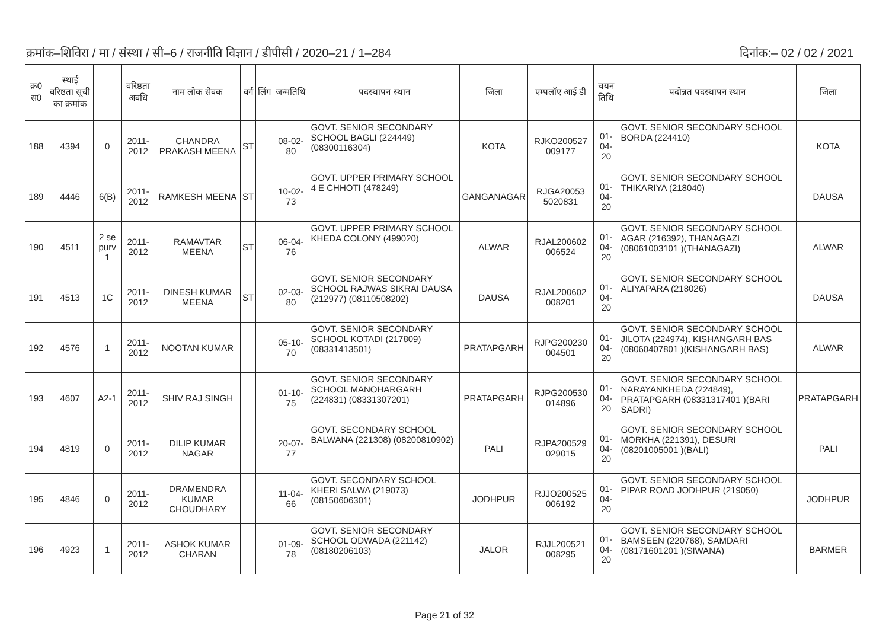क्रमांक–शिविरा / मा / संस्था / सी–6 / राजनीति विज्ञान / डीपीसी / 2020–21 / 1–284 दिनांक:– 02 / 02 / 2021
| क्र0 स0 | स्थाई वरिष्ठता सूची का क्रमांक | | वरिष्ठता अवधि | नाम लोक सेवक | वर्ग | लिंग | जन्मतिथि | पदस्थापन स्थान | जिला | एम्पलॉए आई डी | चयन तिथि | पदोन्नत पदस्थापन स्थान | जिला |
| --- | --- | --- | --- | --- | --- | --- | --- | --- | --- | --- | --- | --- | --- |
| 188 | 4394 | 0 | 2011-2012 | CHANDRA PRAKASH MEENA | ST | | 08-02-80 | GOVT. SENIOR SECONDARY SCHOOL BAGLI (224449) (08300116304) | KOTA | RJKO200527 009177 | 01-04-20 | GOVT. SENIOR SECONDARY SCHOOL BORDA (224410) | KOTA |
| 189 | 4446 | 6(B) | 2011-2012 | RAMKESH MEENA | ST | | 10-02-73 | GOVT. UPPER PRIMARY SCHOOL 4 E CHHOTI (478249) | GANGANAGAR | RJGA20053 5020831 | 01-04-20 | GOVT. SENIOR SECONDARY SCHOOL THIKARIYA (218040) | DAUSA |
| 190 | 4511 | 2 se purv 1 | 2011-2012 | RAMAVTAR MEENA | ST | | 06-04-76 | GOVT. UPPER PRIMARY SCHOOL KHEDA COLONY (499020) | ALWAR | RJAL200602 006524 | 01-04-20 | GOVT. SENIOR SECONDARY SCHOOL AGAR (216392), THANAGAZI (08061003101 )(THANAGAZI) | ALWAR |
| 191 | 4513 | 1C | 2011-2012 | DINESH KUMAR MEENA | ST | | 02-03-80 | GOVT. SENIOR SECONDARY SCHOOL RAJWAS SIKRAI DAUSA (212977) (08110508202) | DAUSA | RJAL200602 008201 | 01-04-20 | GOVT. SENIOR SECONDARY SCHOOL ALIYAPARA (218026) | DAUSA |
| 192 | 4576 | 1 | 2011-2012 | NOOTAN KUMAR | | | 05-10-70 | GOVT. SENIOR SECONDARY SCHOOL KOTADI (217809) (08331413501) | PRATAPGARH | RJPG200230 004501 | 01-04-20 | GOVT. SENIOR SECONDARY SCHOOL JILOTA (224974), KISHANGARH BAS (08060407801 )(KISHANGARH BAS) | ALWAR |
| 193 | 4607 | A2-1 | 2011-2012 | SHIV RAJ SINGH | | | 01-10-75 | GOVT. SENIOR SECONDARY SCHOOL MANOHARGARH (224831) (08331307201) | PRATAPGARH | RJPG200530 014896 | 01-04-20 | GOVT. SENIOR SECONDARY SCHOOL NARAYANKHEDA (224849), PRATAPGARH (08331317401 )(BARI SADRI) | PRATAPGARH |
| 194 | 4819 | 0 | 2011-2012 | DILIP KUMAR NAGAR | | | 20-07-77 | GOVT. SECONDARY SCHOOL BALWANA (221308) (08200810902) | PALI | RJPA200529 029015 | 01-04-20 | GOVT. SENIOR SECONDARY SCHOOL MORKHA (221391), DESURI (08201005001 )(BALI) | PALI |
| 195 | 4846 | 0 | 2011-2012 | DRAMENDRA KUMAR CHOUDHARY | | | 11-04-66 | GOVT. SECONDARY SCHOOL KHERI SALWA (219073) (08150606301) | JODHPUR | RJJO200525 006192 | 01-04-20 | GOVT. SENIOR SECONDARY SCHOOL PIPAR ROAD JODHPUR (219050) | JODHPUR |
| 196 | 4923 | 1 | 2011-2012 | ASHOK KUMAR CHARAN | | | 01-09-78 | GOVT. SENIOR SECONDARY SCHOOL ODWADA (221142) (08180206103) | JALOR | RJJL200521 008295 | 01-04-20 | GOVT. SENIOR SECONDARY SCHOOL BAMSEEN (220768), SAMDARI (08171601201 )(SIWANA) | BARMER |
Page 21 of 32